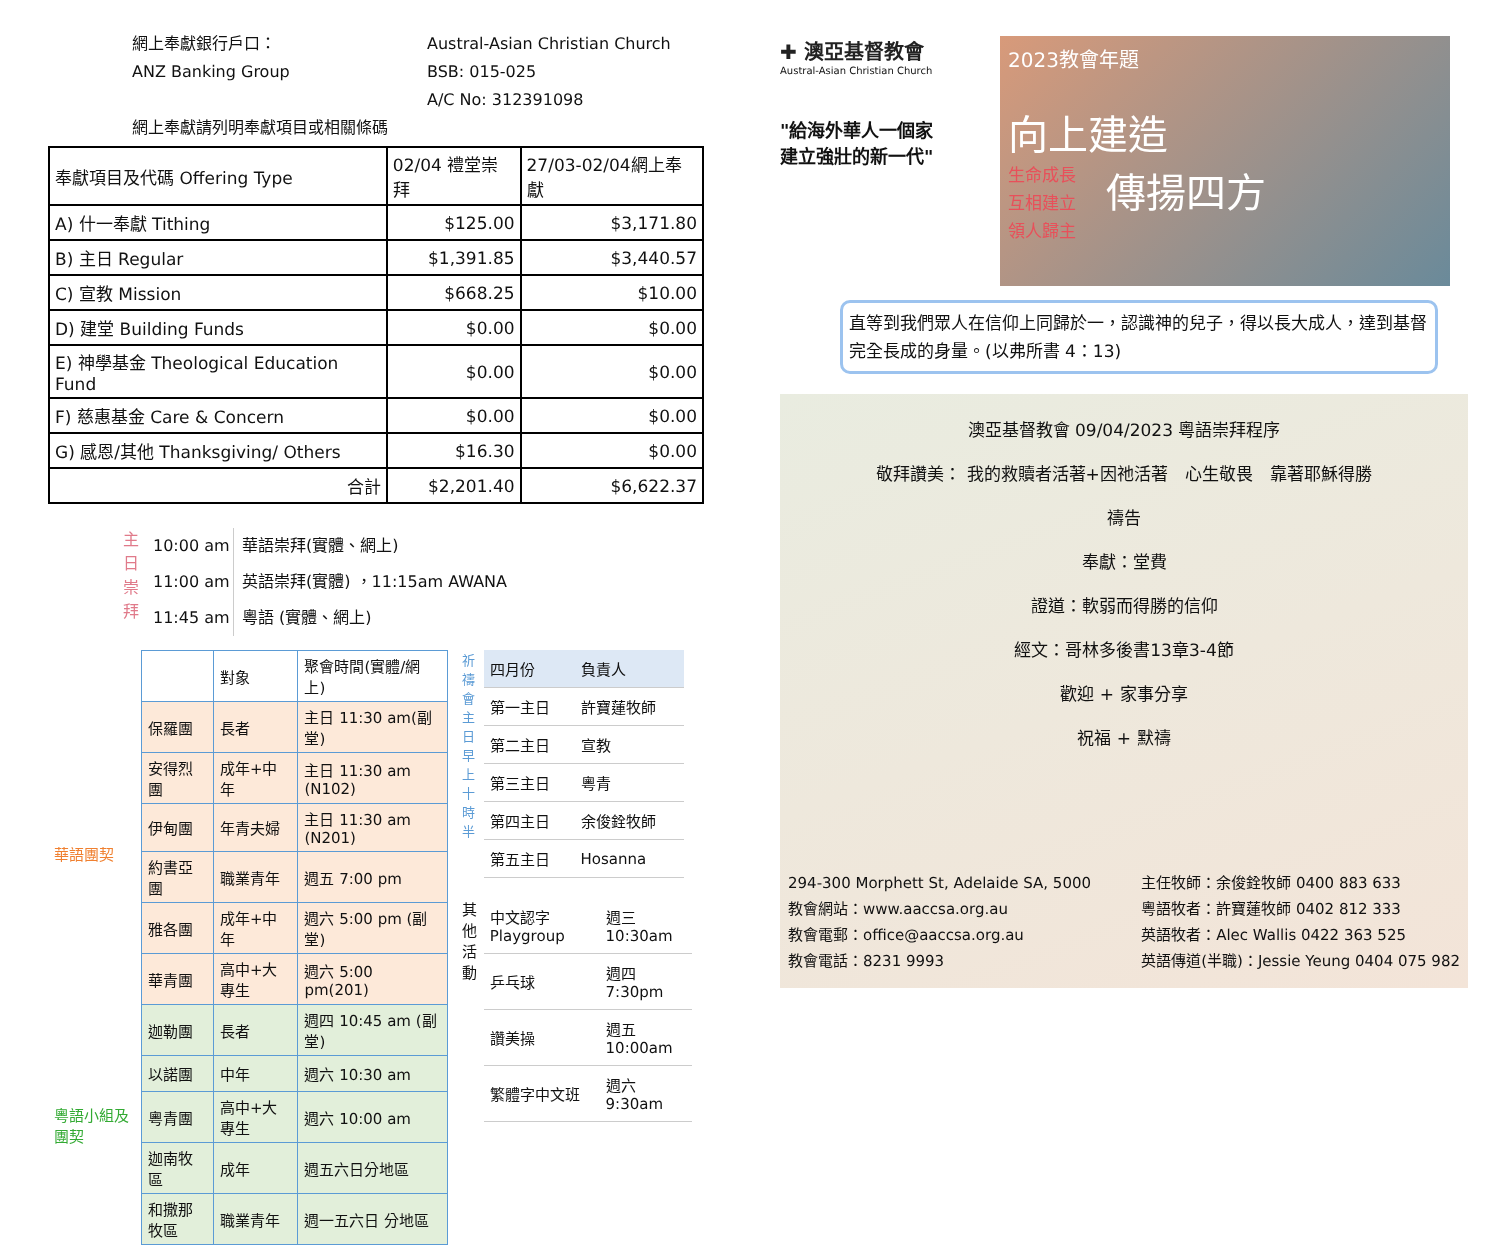網上奉獻銀行戶口：
Austral-Asian Christian Church
ANZ Banking Group
BSB: 015-025
A/C No: 312391098
網上奉獻請列明奉獻項目或相關條碼
| 奉獻項目及代碼 Offering Type | 02/04 禮堂崇拜 | 27/03-02/04網上奉獻 |
| A) 什一奉獻 Tithing | $125.00 | $3,171.80 |
| B) 主日 Regular | $1,391.85 | $3,440.57 |
| C) 宣教 Mission | $668.25 | $10.00 |
| D) 建堂 Building Funds | $0.00 | $0.00 |
| E) 神學基金 Theological Education Fund | $0.00 | $0.00 |
| F) 慈惠基金 Care & Concern | $0.00 | $0.00 |
| G) 感恩/其他 Thanksgiving/ Others | $16.30 | $0.00 |
| 合計 | $2,201.40 | $6,622.37 |
主
日
崇
拜
10:00 am
11:00 am
11:45 am
華語崇拜(實體、網上)
英語崇拜(實體) ，11:15am AWANA
粵語 (實體、網上)
| | | 對象 | 聚會時間(實體/網上) |
| 華語團契 | 保羅團 | 長者 | 主日 11:30 am(副堂) |
| | 安得烈團 | 成年+中年 | 主日 11:30 am (N102) |
| | 伊甸團 | 年青夫婦 | 主日 11:30 am (N201) |
| | 約書亞團 | 職業青年 | 週五 7:00 pm |
| | 雅各團 | 成年+中年 | 週六 5:00 pm (副堂) |
| | 華青團 | 高中+大專生 | 週六 5:00 pm(201) |
| 粵語小組及團契 | 迦勒團 | 長者 | 週四 10:45 am (副堂) |
| | 以諾團 | 中年 | 週六 10:30 am |
| | 粵青團 | 高中+大專生 | 週六 10:00 am |
| | 迦南牧區 | 成年 | 週五六日分地區 |
| | 和撒那牧區 | 職業青年 | 週一五六日 分地區 |
祈禱會主日早上十時半
| 四月份 | 負責人 |
| 第一主日 | 許寶蓮牧師 |
| 第二主日 | 宣教 |
| 第三主日 | 粵青 |
| 第四主日 | 余俊銓牧師 |
| 第五主日 | Hosanna |
其他活動
| 中文認字 Playgroup | 週三10:30am |
| 乒乓球 | 週四7:30pm |
| 讚美操 | 週五10:00am |
| 繁體字中文班 | 週六9:30am |
✚ 澳亞基督教會
Austral-Asian Christian Church
"給海外華人一個家
建立強壯的新一代"
2023教會年題
向上建造
生命成長
互相建立
領人歸主
傳揚四方
直等到我們眾人在信仰上同歸於一，認識神的兒子，得以長大成人，達到基督完全長成的身量。(以弗所書 4：13)
澳亞基督教會 09/04/2023 粵語崇拜程序
敬拜讚美： 我的救贖者活著+因祂活著　心生敬畏　靠著耶穌得勝
禱告
奉獻：堂費
證道：軟弱而得勝的信仰
經文：哥林多後書13章3-4節
歡迎 + 家事分享
祝福 + 默禱
294-300 Morphett St, Adelaide SA, 5000
教會網站：www.aaccsa.org.au
教會電郵：office@aaccsa.org.au
教會電話：8231 9993
主任牧師：余俊銓牧師 0400 883 633
粵語牧者：許寶蓮牧師 0402 812 333
英語牧者：Alec Wallis 0422 363 525
英語傳道(半職)：Jessie Yeung 0404 075 982